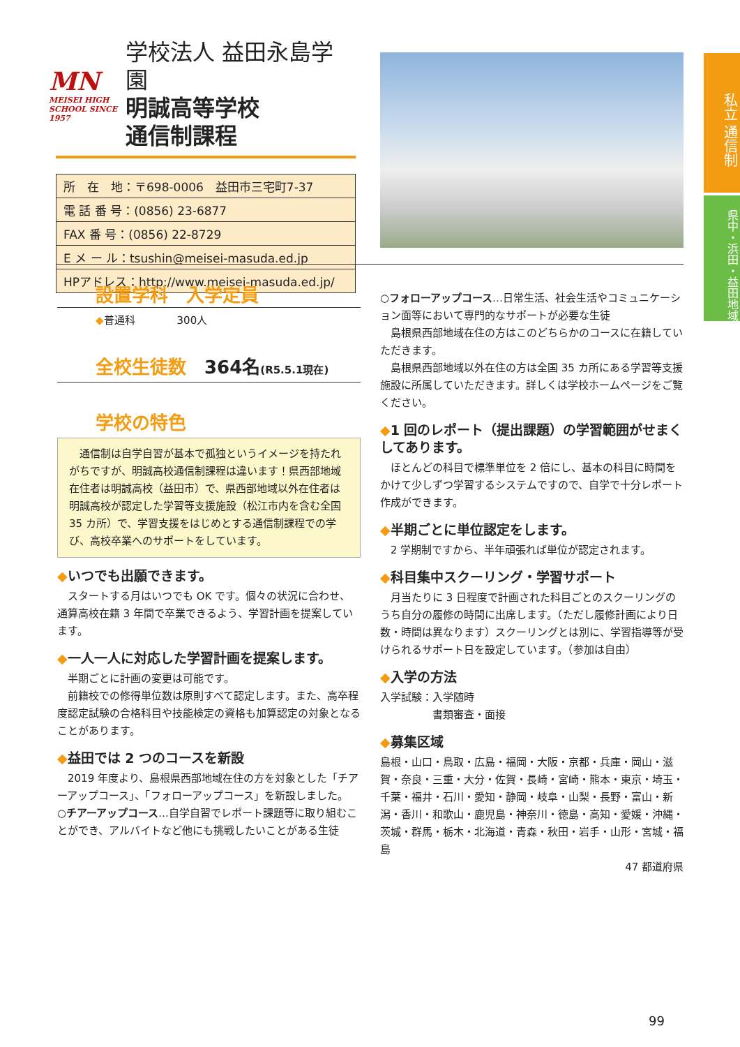私立 通信制
県中・浜田・益田地域
MN
MEISEI HIGH SCHOOL SINCE 1957
学校法人 益田永島学園
明誠高等学校
通信制課程
| 所 在 地：〒698-0006 益田市三宅町7-37 |
| 電 話 番 号：(0856) 23-6877 |
| FAX 番 号：(0856) 22-8729 |
| E メ ー ル：tsushin@meisei-masuda.ed.jp |
| HPアドレス：http://www.meisei-masuda.ed.jp/ |
設置学科　入学定員
◆普通科　　　　300人
全校生徒数　364名(R5.5.1現在)
学校の特色
　通信制は自学自習が基本で孤独というイメージを持たれがちですが、明誠高校通信制課程は違います！県西部地域在住者は明誠高校（益田市）で、県西部地域以外在住者は明誠高校が認定した学習等支援施設（松江市内を含む全国 35 カ所）で、学習支援をはじめとする通信制課程での学び、高校卒業へのサポートをしています。
◆いつでも出願できます。
　スタートする月はいつでも OK です。個々の状況に合わせ、通算高校在籍 3 年間で卒業できるよう、学習計画を提案しています。
◆一人一人に対応した学習計画を提案します。
　半期ごとに計画の変更は可能です。
　前籍校での修得単位数は原則すべて認定します。また、高卒程度認定試験の合格科目や技能検定の資格も加算認定の対象となることがあります。
◆益田では 2 つのコースを新設
　2019 年度より、島根県西部地域在住の方を対象とした「チアーアップコース」、「フォローアップコース」を新設しました。
○チアーアップコース…自学自習でレポート課題等に取り組むことができ、アルバイトなど他にも挑戦したいことがある生徒
○フォローアップコース…日常生活、社会生活やコミュニケーション面等において専門的なサポートが必要な生徒
　島根県西部地域在住の方はこのどちらかのコースに在籍していただきます。
　島根県西部地域以外在住の方は全国 35 カ所にある学習等支援施設に所属していただきます。詳しくは学校ホームページをご覧ください。
◆1 回のレポート（提出課題）の学習範囲がせまくしてあります。
　ほとんどの科目で標準単位を 2 倍にし、基本の科目に時間をかけて少しずつ学習するシステムですので、自学で十分レポート作成ができます。
◆半期ごとに単位認定をします。
　2 学期制ですから、半年頑張れば単位が認定されます。
◆科目集中スクーリング・学習サポート
　月当たりに 3 日程度で計画された科目ごとのスクーリングのうち自分の履修の時間に出席します。（ただし履修計画により日数・時間は異なります）スクーリングとは別に、学習指導等が受けられるサポート日を設定しています。（参加は自由）
◆入学の方法
入学試験：入学随時
　　　　　書類審査・面接
◆募集区域
島根・山口・鳥取・広島・福岡・大阪・京都・兵庫・岡山・滋賀・奈良・三重・大分・佐賀・長崎・宮崎・熊本・東京・埼玉・千葉・福井・石川・愛知・静岡・岐阜・山梨・長野・富山・新潟・香川・和歌山・鹿児島・神奈川・徳島・高知・愛媛・沖縄・茨城・群馬・栃木・北海道・青森・秋田・岩手・山形・宮城・福島
47 都道府県
99